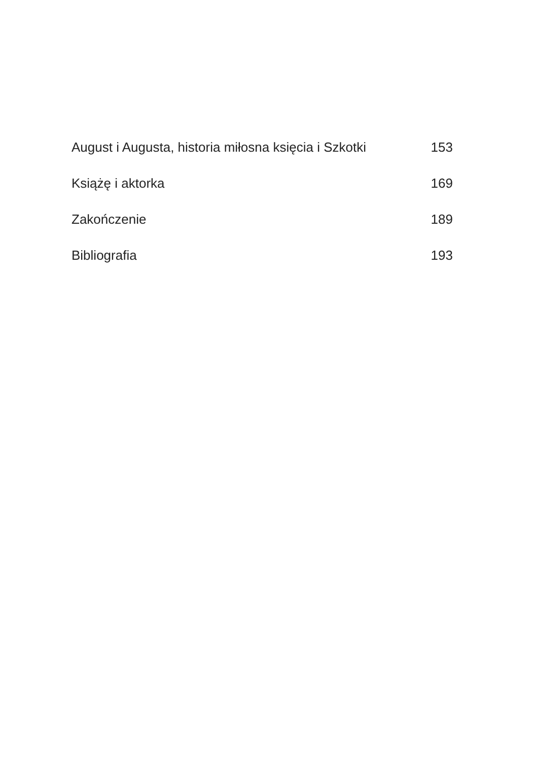August i Augusta, historia miłosna księcia i Szkotki 153
Książę i aktorka 169
Zakończenie 189
Bibliografia 193